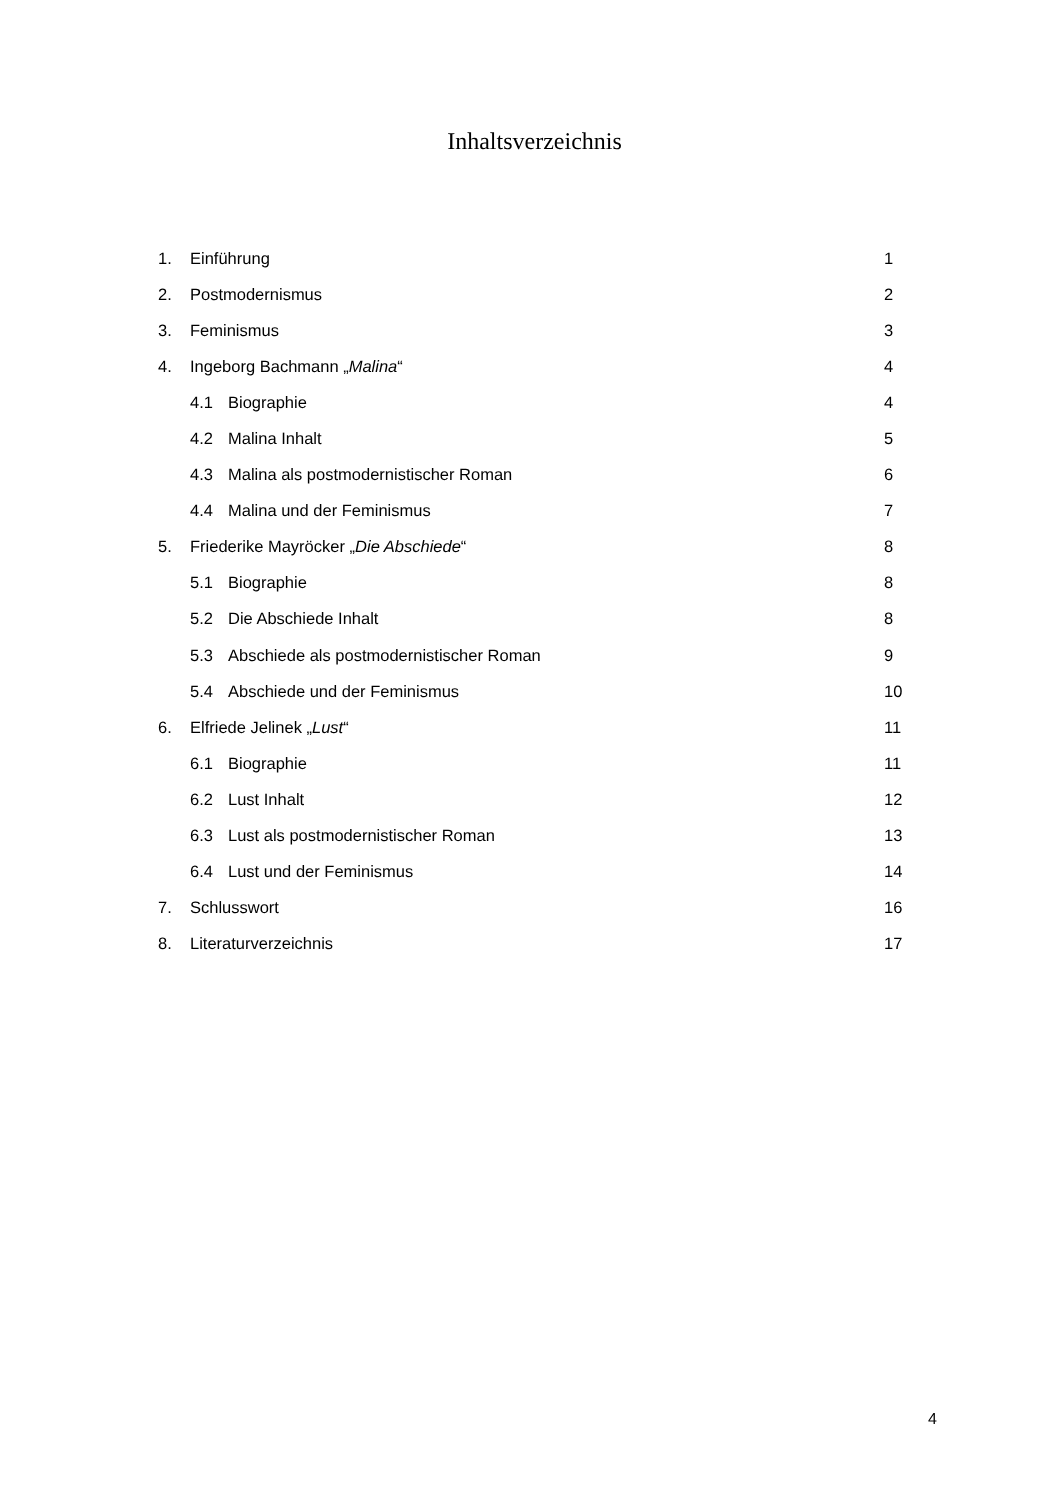Inhaltsverzeichnis
1. Einführung 1
2. Postmodernismus 2
3. Feminismus 3
4. Ingeborg Bachmann „Malina“4
4.1 Biographie 4
4.2 Malina Inhalt 5
4.3 Malina als postmodernistischer Roman 6
4.4 Malina und der Feminismus 7
5. Friederike Mayröcker „Die Abschiede“8
5.1 Biographie 8
5.2 Die Abschiede Inhalt 8
5.3 Abschiede als postmodernistischer Roman 9
5.4 Abschiede und der Feminismus 10
6. Elfriede Jelinek „Lust“11
6.1 Biographie 11
6.2 Lust Inhalt 12
6.3 Lust als postmodernistischer Roman 13
6.4 Lust und der Feminismus 14
7. Schlusswort 16
8. Literaturverzeichnis 17
4